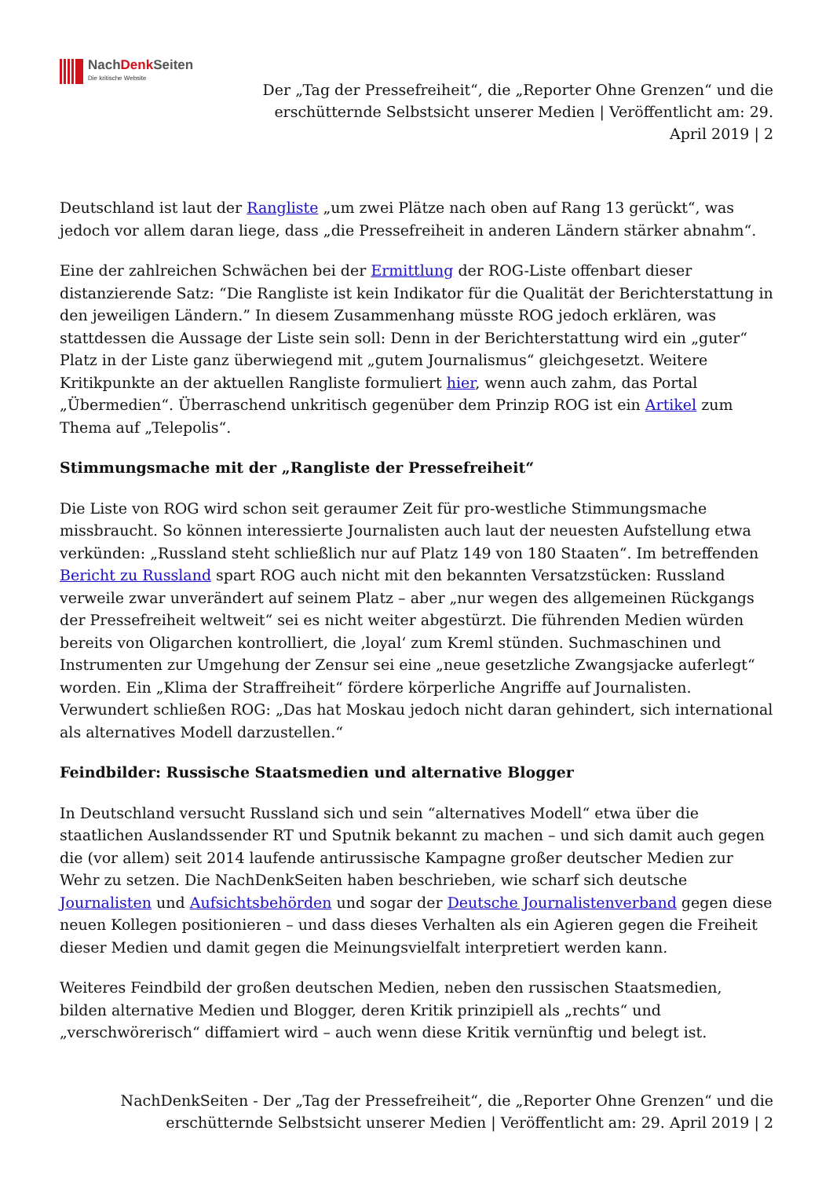NachDenk Seiten
Die kritische Website
Der „Tag der Pressefreiheit“, die „Reporter Ohne Grenzen“ und die erschütternde Selbstsicht unserer Medien | Veröffentlicht am: 29. April 2019 | 2
Deutschland ist laut der Rangliste „um zwei Plätze nach oben auf Rang 13 gerückt“, was jedoch vor allem daran liege, dass „die Pressefreiheit in anderen Ländern stärker abnahm“.
Eine der zahlreichen Schwächen bei der Ermittlung der ROG-Liste offenbart dieser distanzierende Satz: “Die Rangliste ist kein Indikator für die Qualität der Berichterstattung in den jeweiligen Ländern.” In diesem Zusammenhang müsste ROG jedoch erklären, was stattdessen die Aussage der Liste sein soll: Denn in der Berichterstattung wird ein „guter“ Platz in der Liste ganz überwiegend mit „gutem Journalismus“ gleichgesetzt. Weitere Kritikpunkte an der aktuellen Rangliste formuliert hier, wenn auch zahm, das Portal „Übermedien“. Überraschend unkritisch gegenüber dem Prinzip ROG ist ein Artikel zum Thema auf „Telepolis“.
Stimmungsmache mit der „Rangliste der Pressefreiheit“
Die Liste von ROG wird schon seit geraumer Zeit für pro-westliche Stimmungsmache missbraucht. So können interessierte Journalisten auch laut der neuesten Aufstellung etwa verkünden: „Russland steht schließlich nur auf Platz 149 von 180 Staaten“. Im betreffenden Bericht zu Russland spart ROG auch nicht mit den bekannten Versatzstücken: Russland verweile zwar unverändert auf seinem Platz – aber „nur wegen des allgemeinen Rückgangs der Pressefreiheit weltweit“ sei es nicht weiter abgestürzt. Die führenden Medien würden bereits von Oligarchen kontrolliert, die ‚loyal‘ zum Kreml stünden. Suchmaschinen und Instrumenten zur Umgehung der Zensur sei eine „neue gesetzliche Zwangsjacke auferlegt“ worden. Ein „Klima der Straffreiheit“ fördere körperliche Angriffe auf Journalisten. Verwundert schließen ROG: „Das hat Moskau jedoch nicht daran gehindert, sich international als alternatives Modell darzustellen.“
Feindbilder: Russische Staatsmedien und alternative Blogger
In Deutschland versucht Russland sich und sein “alternatives Modell“ etwa über die staatlichen Auslandssender RT und Sputnik bekannt zu machen – und sich damit auch gegen die (vor allem) seit 2014 laufende antirussische Kampagne großer deutscher Medien zur Wehr zu setzen. Die NachDenkSeiten haben beschrieben, wie scharf sich deutsche Journalisten und Aufsichtsbehörden und sogar der Deutsche Journalistenverband gegen diese neuen Kollegen positionieren – und dass dieses Verhalten als ein Agieren gegen die Freiheit dieser Medien und damit gegen die Meinungsvielfalt interpretiert werden kann.
Weiteres Feindbild der großen deutschen Medien, neben den russischen Staatsmedien, bilden alternative Medien und Blogger, deren Kritik prinzipiell als „rechts“ und „verschwörerisch“ diffamiert wird – auch wenn diese Kritik vernünftig und belegt ist.
NachDenkSeiten - Der „Tag der Pressefreiheit“, die „Reporter Ohne Grenzen“ und die erschütternde Selbstsicht unserer Medien | Veröffentlicht am: 29. April 2019 | 2